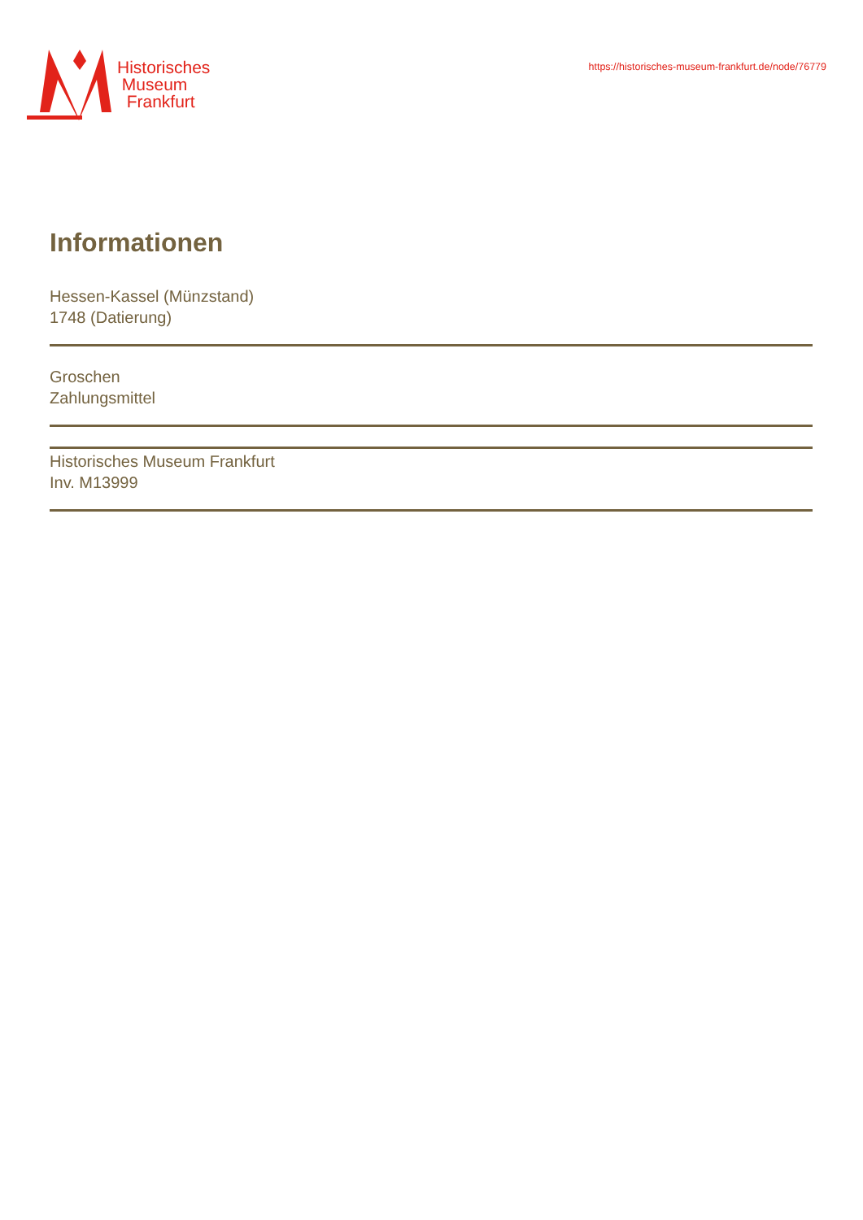Historisches
Museum
Frankfurt
https://historisches-museum-frankfurt.de/node/76779
Informationen
Hessen-Kassel (Münzstand)
1748 (Datierung)
Groschen
Zahlungsmittel
Historisches Museum Frankfurt
Inv. M13999